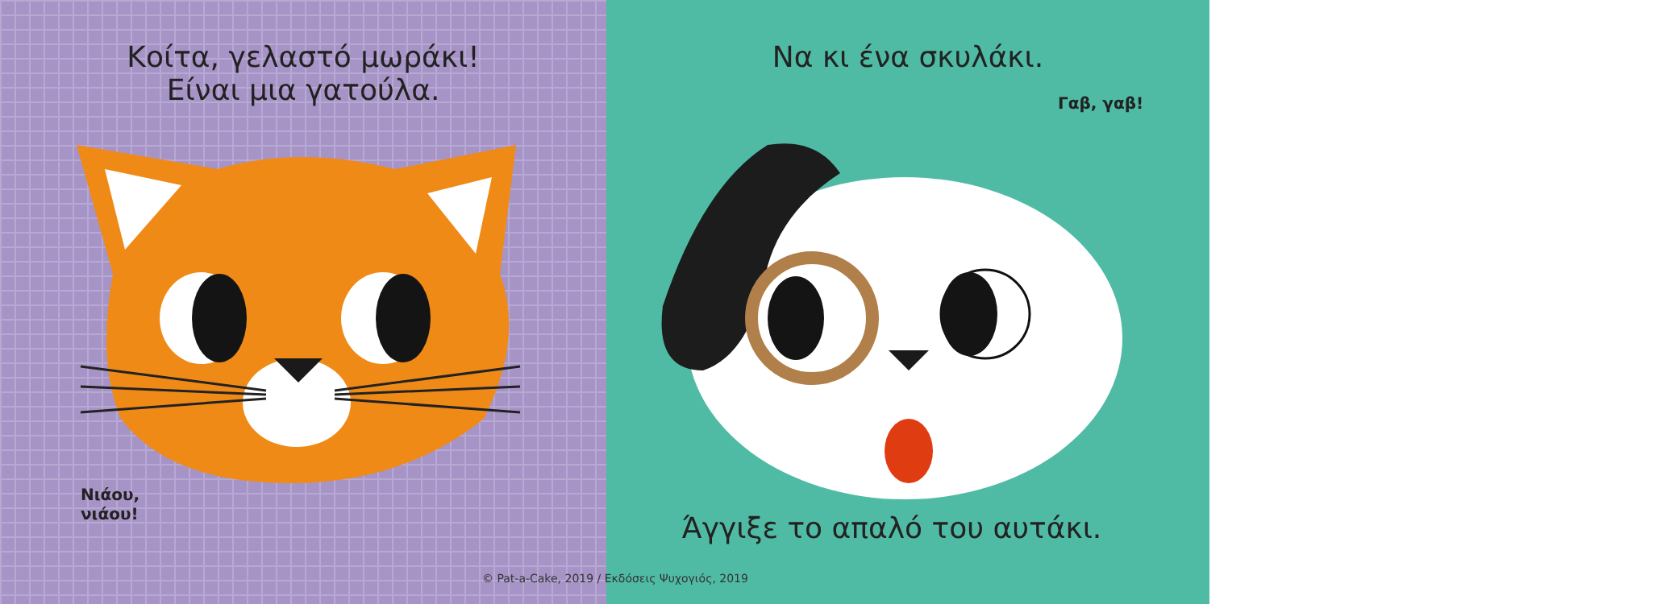Κοίτα, γελαστό μωράκι!
Είναι μια γατούλα.
Νιάου,
νιάου!
Να κι ένα σκυλάκι.
Γαβ, γαβ!
Άγγιξε το απαλό του αυτάκι.
© Pat-a-Cake, 2019 / Εκδόσεις Ψυχογιός, 2019